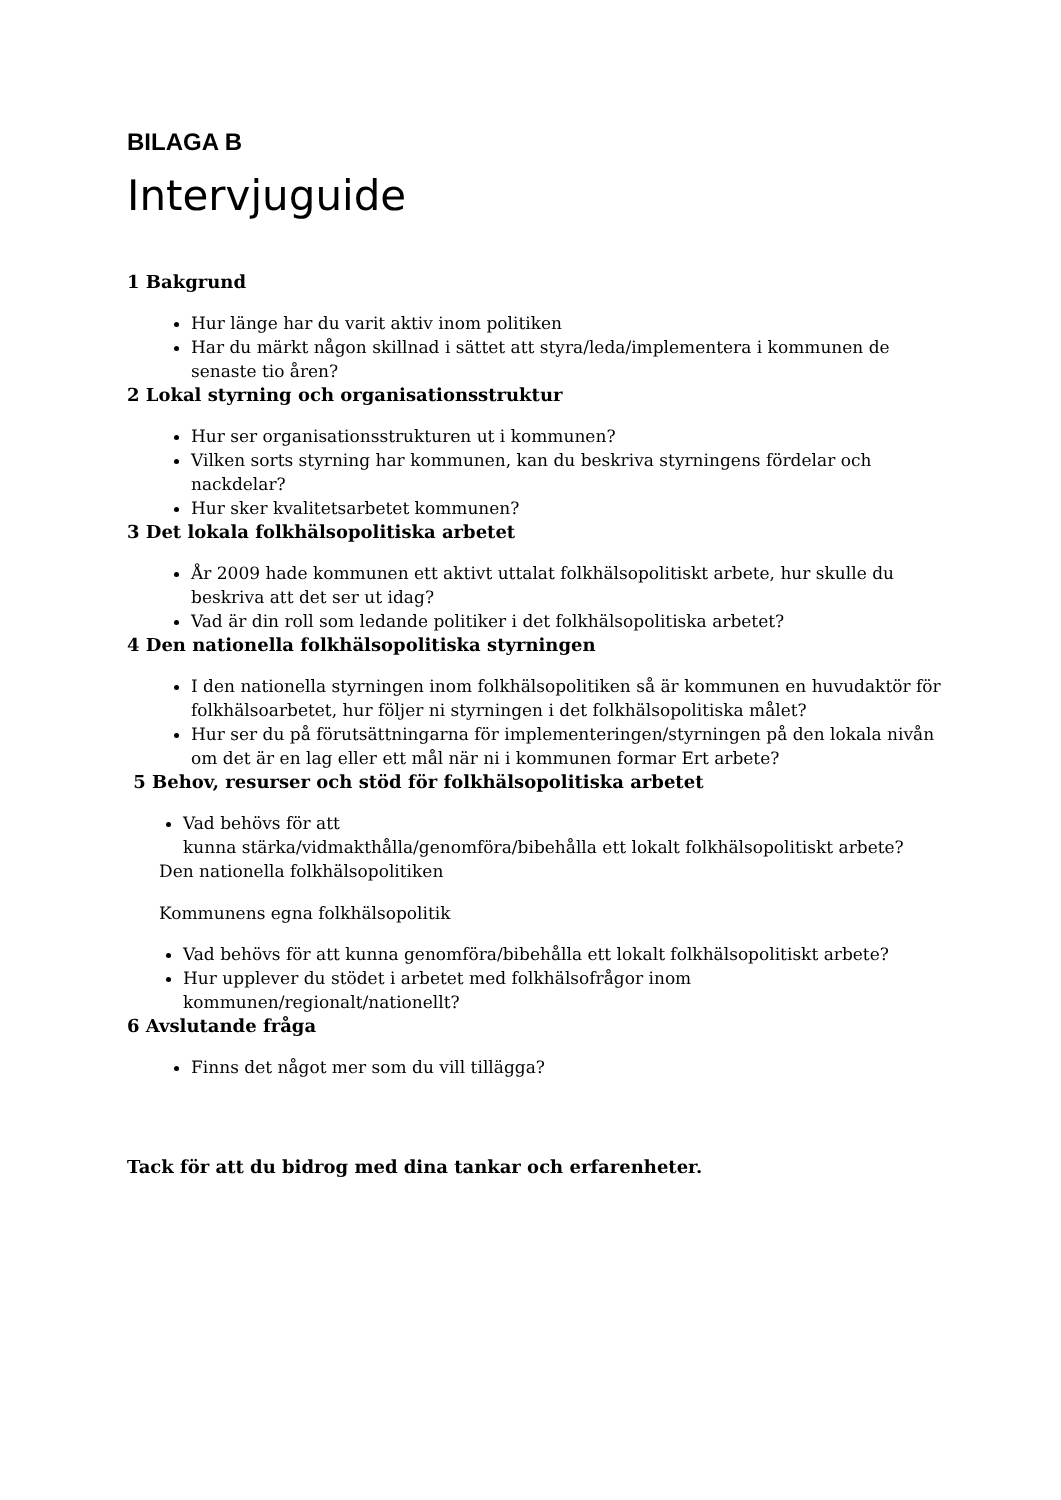BILAGA B
Intervjuguide
1 Bakgrund
Hur länge har du varit aktiv inom politiken
Har du märkt någon skillnad i sättet att styra/leda/implementera i kommunen de senaste tio åren?
2 Lokal styrning och organisationsstruktur
Hur ser organisationsstrukturen ut i kommunen?
Vilken sorts styrning har kommunen, kan du beskriva styrningens fördelar och nackdelar?
Hur sker kvalitetsarbetet kommunen?
3 Det lokala folkhälsopolitiska arbetet
År 2009 hade kommunen ett aktivt uttalat folkhälsopolitiskt arbete, hur skulle du beskriva att det ser ut idag?
Vad är din roll som ledande politiker i det folkhälsopolitiska arbetet?
4 Den nationella folkhälsopolitiska styrningen
I den nationella styrningen inom folkhälsopolitiken så är kommunen en huvudaktör för folkhälsoarbetet, hur följer ni styrningen i det folkhälsopolitiska målet?
Hur ser du på förutsättningarna för implementeringen/styrningen på den lokala nivån om det är en lag eller ett mål när ni i kommunen formar Ert arbete?
5 Behov, resurser och stöd för folkhälsopolitiska arbetet
Vad behövs för att
kunna stärka/vidmakthålla/genomföra/bibehålla ett lokalt folkhälsopolitiskt arbete?
Den nationella folkhälsopolitiken
Kommunens egna folkhälsopolitik
Vad behövs för att kunna genomföra/bibehålla ett lokalt folkhälsopolitiskt arbete?
Hur upplever du stödet i arbetet med folkhälsofrågor inom kommunen/regionalt/nationellt?
6 Avslutande fråga
Finns det något mer som du vill tillägga?
Tack för att du bidrog med dina tankar och erfarenheter.